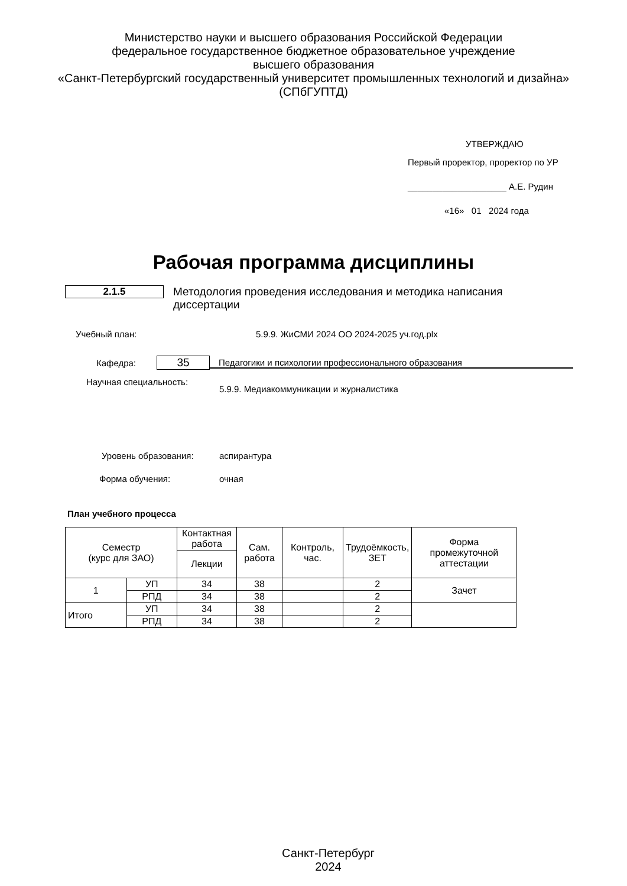Министерство науки и высшего образования Российской Федерации
федеральное государственное бюджетное образовательное учреждение
высшего образования
«Санкт-Петербургский государственный университет промышленных технологий и дизайна»
(СПбГУПТД)
УТВЕРЖДАЮ
Первый проректор, проректор по УР
____________________ А.Е. Рудин
«16» 01 2024 года
Рабочая программа дисциплины
2.1.5 Методология проведения исследования и методика написания диссертации
Учебный план: 5.9.9. ЖиСМИ 2024 ОО 2024-2025 уч.год.plx
Кафедра:
35
Педагогики и психологии профессионального образования
Научная специальность:
5.9.9. Медиакоммуникации и журналистика
Уровень образования: аспирантура
Форма обучения: очная
План учебного процесса
| Семестр (курс для ЗАО) | | Контактная работа | Сам. работа | Контроль, час. | Трудоёмкость, ЗЕТ | Форма промежуточной аттестации |
| --- | --- | --- | --- | --- | --- | --- |
| | | Лекции | | | | |
| 1 | УП | 34 | 38 | | 2 | Зачет |
| | РПД | 34 | 38 | | 2 | |
| Итого | УП | 34 | 38 | | 2 | |
| | РПД | 34 | 38 | | 2 | |
Санкт-Петербург
2024